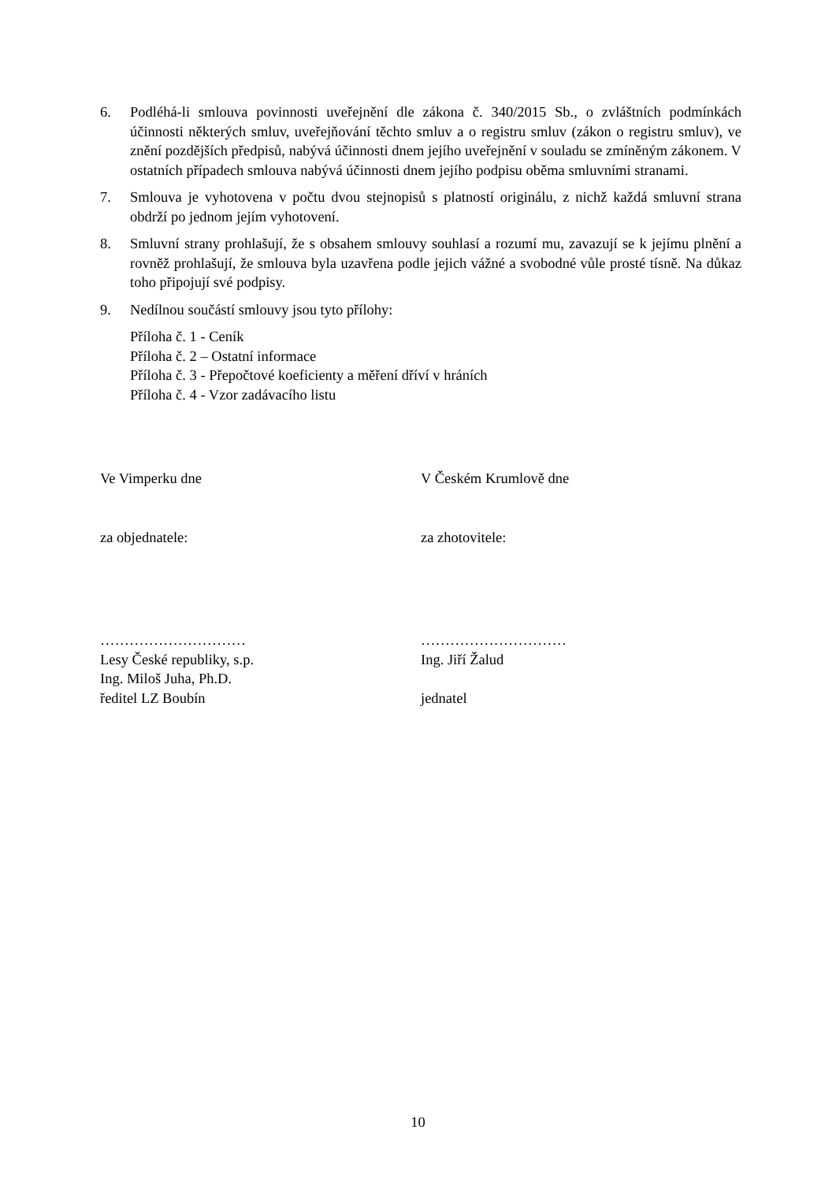6. Podléhá-li smlouva povinnosti uveřejnění dle zákona č. 340/2015 Sb., o zvláštních podmínkách účinnosti některých smluv, uveřejňování těchto smluv a o registru smluv (zákon o registru smluv), ve znění pozdějších předpisů, nabývá účinnosti dnem jejího uveřejnění v souladu se zmíněným zákonem. V ostatních případech smlouva nabývá účinnosti dnem jejího podpisu oběma smluvními stranami.
7. Smlouva je vyhotovena v počtu dvou stejnopisů s platností originálu, z nichž každá smluvní strana obdrží po jednom jejím vyhotovení.
8. Smluvní strany prohlašují, že s obsahem smlouvy souhlasí a rozumí mu, zavazují se k jejímu plnění a rovněž prohlašují, že smlouva byla uzavřena podle jejich vážné a svobodné vůle prosté tísně. Na důkaz toho připojují své podpisy.
9. Nedílnou součástí smlouvy jsou tyto přílohy:
Příloha č. 1 - Ceník
Příloha č. 2 – Ostatní informace
Příloha č. 3 - Přepočtové koeficienty a měření dříví v hráních
Příloha č. 4 - Vzor zadávacího listu
Ve Vimperku dne V Českém Krumlově dne
za objednatele: za zhotovitele:
…………………………
Lesy České republiky, s.p.
Ing. Miloš Juha, Ph.D.
ředitel LZ Boubín
…………………………
Ing. Jiří Žalud
jednatel
10